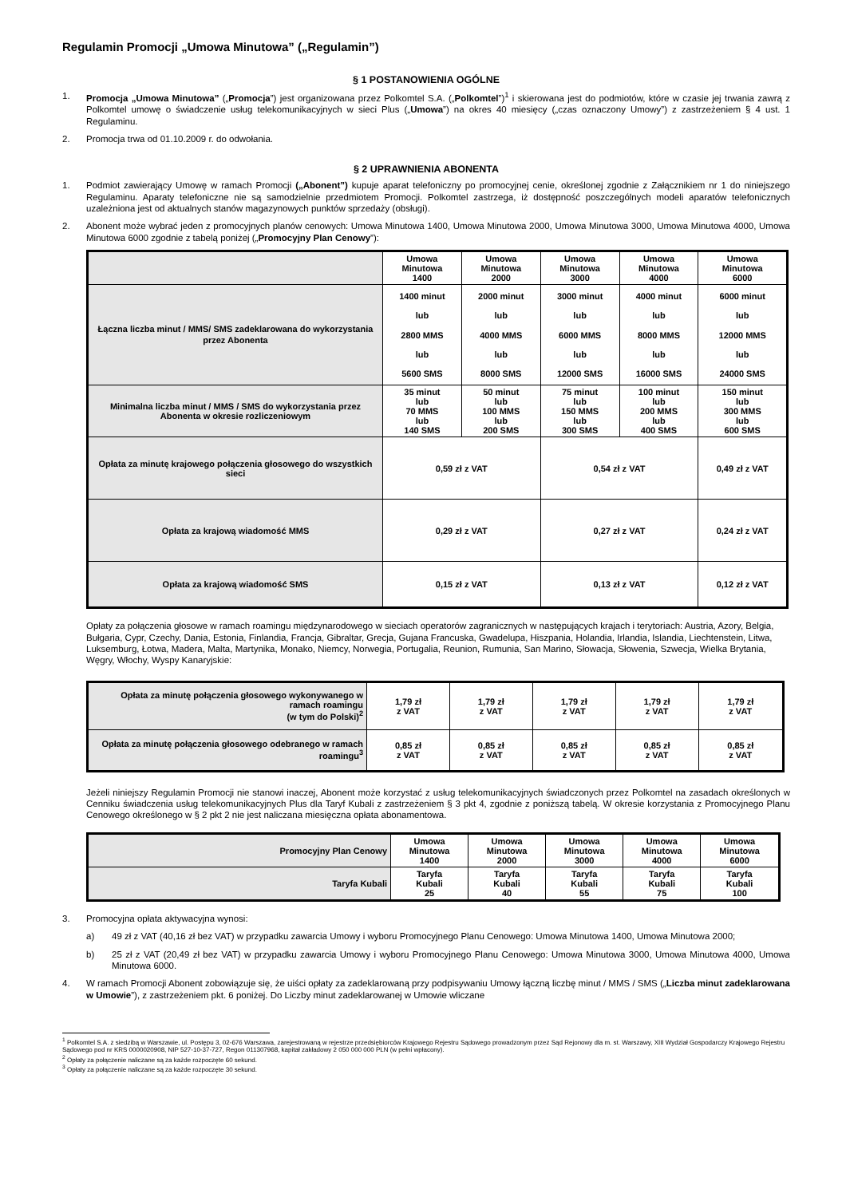Regulamin Promocji „Umowa Minutowa” („Regulamin”)
§ 1 POSTANOWIENIA OGÓLNE
1. Promocja „Umowa Minutowa” („Promocja”) jest organizowana przez Polkomtel S.A. („Polkomtel”)<sup>1</sup> i skierowana jest do podmiotów, które w czasie jej trwania zawrą z Polkomtel umowę o świadczenie usług telekomunikacyjnych w sieci Plus („Umowa”) na okres 40 miesięcy („czas oznaczony Umowy”) z zastrzeżeniem § 4 ust. 1 Regulaminu.
2. Promocja trwa od 01.10.2009 r. do odwołania.
§ 2 UPRAWNIENIA ABONENTA
1. Podmiot zawierający Umowę w ramach Promocji („Abonent”) kupuje aparat telefoniczny po promocyjnej cenie, określonej zgodnie z Załącznikiem nr 1 do niniejszego Regulaminu. Aparaty telefoniczne nie są samodzielnie przedmiotem Promocji. Polkomtel zastrzega, iż dostępność poszczególnych modeli aparatów telefonicznych uzależniona jest od aktualnych stanów magazynowych punktów sprzedaży (obsługi).
2. Abonent może wybrać jeden z promocyjnych planów cenowych: Umowa Minutowa 1400, Umowa Minutowa 2000, Umowa Minutowa 3000, Umowa Minutowa 4000, Umowa Minutowa 6000 zgodnie z tabelą poniżej („Promocyjny Plan Cenowy”):
| | Umowa Minutowa 1400 | Umowa Minutowa 2000 | Umowa Minutowa 3000 | Umowa Minutowa 4000 | Umowa Minutowa 6000 |
| Łączna liczba minut / MMS/ SMS zadeklarowana do wykorzystania przez Abonenta | 1400 minut lub 2800 MMS lub 5600 SMS | 2000 minut lub 4000 MMS lub 8000 SMS | 3000 minut lub 6000 MMS lub 12000 SMS | 4000 minut lub 8000 MMS lub 16000 SMS | 6000 minut lub 12000 MMS lub 24000 SMS |
| Minimalna liczba minut / MMS / SMS do wykorzystania przez Abonenta w okresie rozliczeniowym | 35 minut lub 70 MMS lub 140 SMS | 50 minut lub 100 MMS lub 200 SMS | 75 minut lub 150 MMS lub 300 SMS | 100 minut lub 200 MMS lub 400 SMS | 150 minut lub 300 MMS lub 600 SMS |
| Opłata za minutę krajowego połączenia głosowego do wszystkich sieci | 0,59 zł z VAT | | 0,54 zł z VAT | | 0,49 zł z VAT |
| Opłata za krajową wiadomość MMS | 0,29 zł z VAT | | 0,27 zł z VAT | | 0,24 zł z VAT |
| Opłata za krajową wiadomość SMS | 0,15 zł z VAT | | 0,13 zł z VAT | | 0,12 zł z VAT |
Opłaty za połączenia głosowe w ramach roamingu międzynarodowego w sieciach operatorów zagranicznych w następujących krajach i terytoriach: Austria, Azory, Belgia, Bułgaria, Cypr, Czechy, Dania, Estonia, Finlandia, Francja, Gibraltar, Grecja, Gujana Francuska, Gwadelupa, Hiszpania, Holandia, Irlandia, Islandia, Liechtenstein, Litwa, Luksemburg, Łotwa, Madera, Malta, Martynika, Monako, Niemcy, Norwegia, Portugalia, Reunion, Rumunia, San Marino, Słowacja, Słowenia, Szwecja, Wielka Brytania, Węgry, Włochy, Wyspy Kanaryjskie:
| Opłata za minutę połączenia głosowego wykonywanego w ramach roamingu (w tym do Polski)<sup>2</sup> | 1,79 zł z VAT | 1,79 zł z VAT | 1,79 zł z VAT | 1,79 zł z VAT | 1,79 zł z VAT |
| Opłata za minutę połączenia głosowego odebranego w ramach roamingu<sup>3</sup> | 0,85 zł z VAT | 0,85 zł z VAT | 0,85 zł z VAT | 0,85 zł z VAT | 0,85 zł z VAT |
Jeżeli niniejszy Regulamin Promocji nie stanowi inaczej, Abonent może korzystać z usług telekomunikacyjnych świadczonych przez Polkomtel na zasadach określonych w Cenniku świadczenia usług telekomunikacyjnych Plus dla Taryf Kubali z zastrzeżeniem § 3 pkt 4, zgodnie z poniższą tabelą. W okresie korzystania z Promocyjnego Planu Cenowego określonego w § 2 pkt 2 nie jest naliczana miesięczna opłata abonamentowa.
| Promocyjny Plan Cenowy | Umowa Minutowa 1400 | Umowa Minutowa 2000 | Umowa Minutowa 3000 | Umowa Minutowa 4000 | Umowa Minutowa 6000 |
| Taryfa Kubali | Taryfa Kubali 25 | Taryfa Kubali 40 | Taryfa Kubali 55 | Taryfa Kubali 75 | Taryfa Kubali 100 |
3. Promocyjna opłata aktywacyjna wynosi:
a) 49 zł z VAT (40,16 zł bez VAT) w przypadku zawarcia Umowy i wyboru Promocyjnego Planu Cenowego: Umowa Minutowa 1400, Umowa Minutowa 2000;
b) 25 zł z VAT (20,49 zł bez VAT) w przypadku zawarcia Umowy i wyboru Promocyjnego Planu Cenowego: Umowa Minutowa 3000, Umowa Minutowa 4000, Umowa Minutowa 6000.
4. W ramach Promocji Abonent zobowiązuje się, że uiści opłaty za zadeklarowaną przy podpisywaniu Umowy łączną liczbę minut / MMS / SMS („Liczba minut zadeklarowana w Umowie”), z zastrzeżeniem pkt. 6 poniżej. Do Liczby minut zadeklarowanej w Umowie wliczane
<sup>1</sup> Polkomtel S.A. z siedzibą w Warszawie, ul. Postępu 3, 02-676 Warszawa, zarejestrowaną w rejestrze przedsiębiorców Krajowego Rejestru Sądowego prowadzonym przez Sąd Rejonowy dla m. st. Warszawy, XIII Wydział Gospodarczy Krajowego Rejestru Sądowego pod nr KRS 0000020908, NIP 527-10-37-727, Regon 011307968, kapitał zakładowy 2 050 000 000 PLN (w pełni wpłacony).
<sup>2</sup> Opłaty za połączenie naliczane są za każde rozpoczęte 60 sekund.
<sup>3</sup> Opłaty za połączenie naliczane są za każde rozpoczęte 30 sekund.